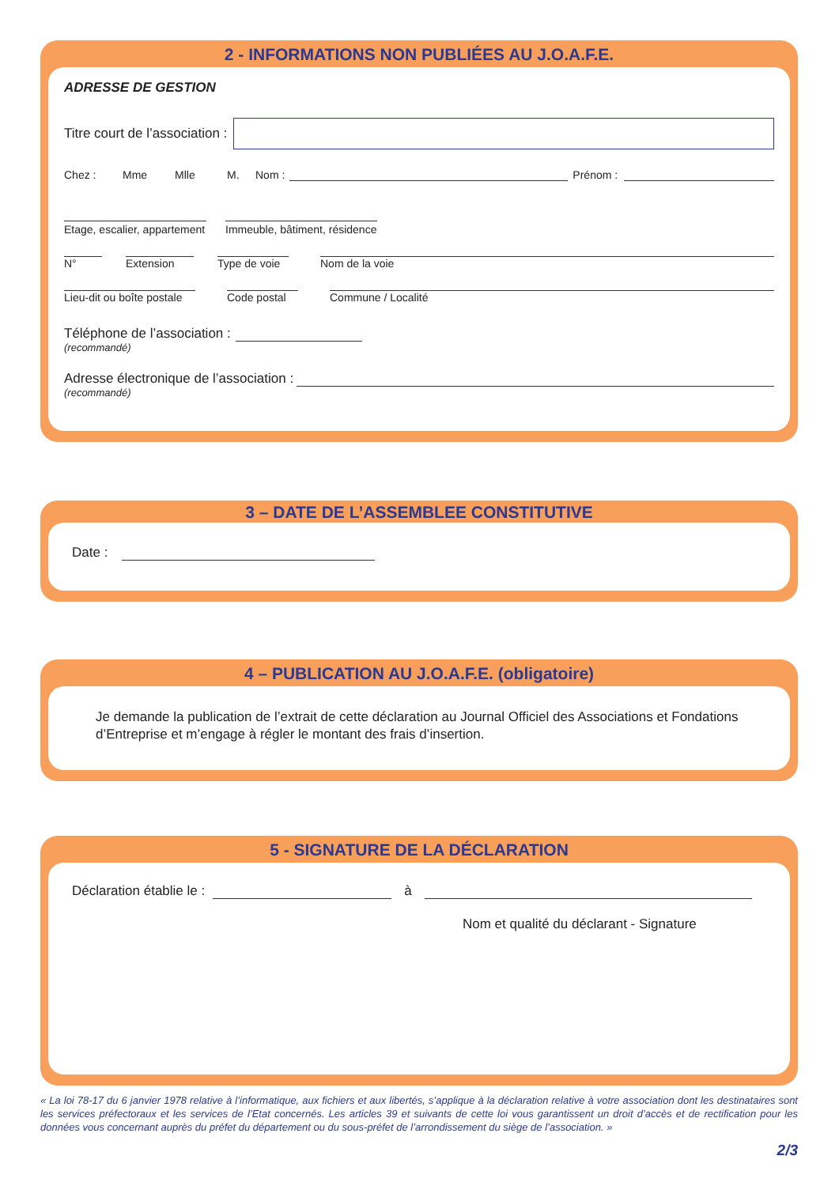2 - INFORMATIONS NON PUBLIÉES AU J.O.A.F.E.
ADRESSE DE GESTION
Titre court de l’association :
Chez : Mme Mlle M. Nom :
Prénom :
Etage, escalier, appartement
Immeuble, bâtiment, résidence
N°
Extension
Type de voie
Nom de la voie
Lieu-dit ou boîte postale
Code postal
Commune / Localité
Téléphone de l’association :
(recommandé)
Adresse électronique de l’association :
(recommandé)
3 – DATE DE L’ASSEMBLEE CONSTITUTIVE
Date :
4 – PUBLICATION AU J.O.A.F.E. (obligatoire)
Je demande la publication de l’extrait de cette déclaration au Journal Officiel des Associations et Fondations d’Entreprise et m’engage à régler le montant des frais d’insertion.
5 - SIGNATURE DE LA DÉCLARATION
Déclaration établie le :
à
Nom et qualité du déclarant - Signature
« La loi 78-17 du 6 janvier 1978 relative à l’informatique, aux fichiers et aux libertés, s’applique à la déclaration relative à votre association dont les destinataires sont les services préfectoraux et les services de l’Etat concernés. Les articles 39 et suivants de cette loi vous garantissent un droit d’accès et de rectification pour les données vous concernant auprès du préfet du département ou du sous-préfet de l’arrondissement du siège de l’association. »
2/3